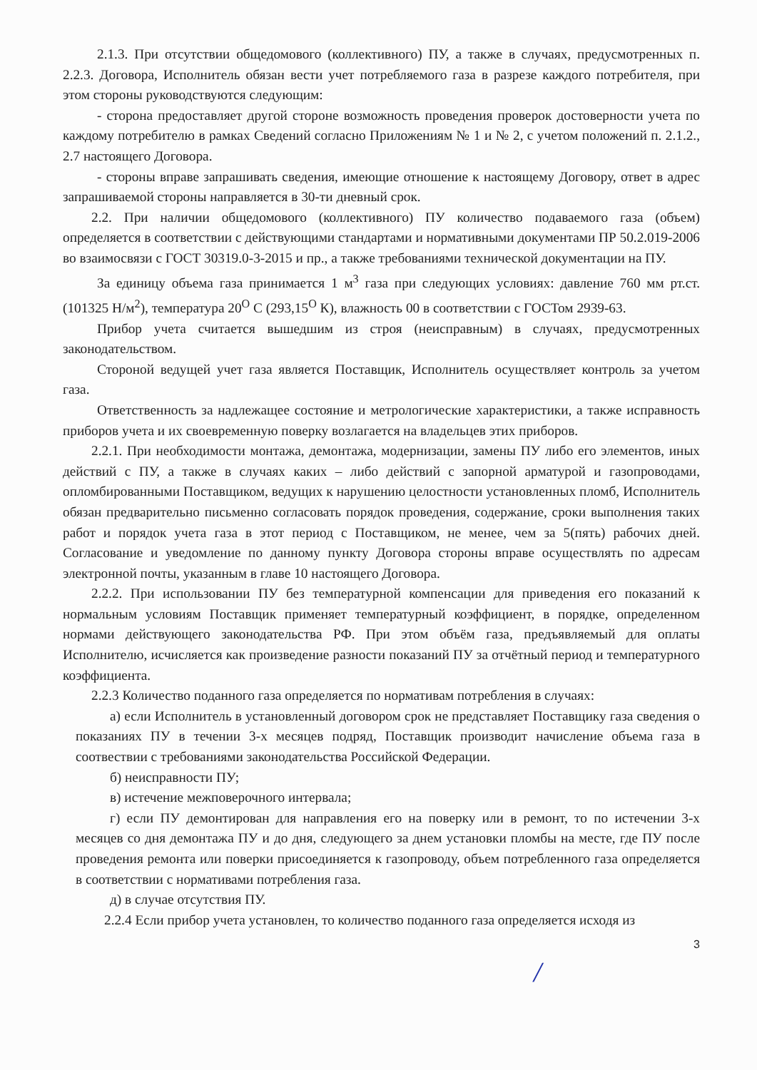2.1.3. При отсутствии общедомового (коллективного) ПУ, а также в случаях, предусмотренных п. 2.2.3. Договора, Исполнитель обязан вести учет потребляемого газа в разрезе каждого потребителя, при этом стороны руководствуются следующим:
- сторона предоставляет другой стороне возможность проведения проверок достоверности учета по каждому потребителю в рамках Сведений согласно Приложениям № 1 и № 2, с учетом положений п. 2.1.2., 2.7 настоящего Договора.
- стороны вправе запрашивать сведения, имеющие отношение к настоящему Договору, ответ в адрес запрашиваемой стороны направляется в 30-ти дневный срок.
2.2. При наличии общедомового (коллективного) ПУ количество подаваемого газа (объем) определяется в соответствии с действующими стандартами и нормативными документами ПР 50.2.019-2006 во взаимосвязи с ГОСТ 30319.0-3-2015 и пр., а также требованиями технической документации на ПУ.
За единицу объема газа принимается 1 м<sup>3</sup> газа при следующих условиях: давление 760 мм рт.ст. (101325 Н/м<sup>2</sup>), температура 20<sup>O</sup> С (293,15<sup>O</sup> К), влажность 00 в соответствии с ГОСТом 2939-63.
Прибор учета считается вышедшим из строя (неисправным) в случаях, предусмотренных законодательством.
Стороной ведущей учет газа является Поставщик, Исполнитель осуществляет контроль за учетом газа.
Ответственность за надлежащее состояние и метрологические характеристики, а также исправность приборов учета и их своевременную поверку возлагается на владельцев этих приборов.
2.2.1. При необходимости монтажа, демонтажа, модернизации, замены ПУ либо его элементов, иных действий с ПУ, а также в случаях каких – либо действий с запорной арматурой и газопроводами, опломбированными Поставщиком, ведущих к нарушению целостности установленных пломб, Исполнитель обязан предварительно письменно согласовать порядок проведения, содержание, сроки выполнения таких работ и порядок учета газа в этот период с Поставщиком, не менее, чем за 5(пять) рабочих дней. Согласование и уведомление по данному пункту Договора стороны вправе осуществлять по адресам электронной почты, указанным в главе 10 настоящего Договора.
2.2.2. При использовании ПУ без температурной компенсации для приведения его показаний к нормальным условиям Поставщик применяет температурный коэффициент, в порядке, определенном нормами действующего законодательства РФ. При этом объём газа, предъявляемый для оплаты Исполнителю, исчисляется как произведение разности показаний ПУ за отчётный период и температурного коэффициента.
2.2.3 Количество поданного газа определяется по нормативам потребления в случаях:
а) если Исполнитель в установленный договором срок не представляет Поставщику газа сведения о показаниях ПУ в течении 3-х месяцев подряд, Поставщик производит начисление объема газа в соотвествии с требованиями законодательства Российской Федерации.
б) неисправности ПУ;
в) истечение межповерочного интервала;
г) если ПУ демонтирован для направления его на поверку или в ремонт, то по истечении 3-х месяцев со дня демонтажа ПУ и до дня, следующего за днем установки пломбы на месте, где ПУ после проведения ремонта или поверки присоединяется к газопроводу, объем потребленного газа определяется в соответствии с нормативами потребления газа.
д) в случае отсутствия ПУ.
2.2.4 Если прибор учета установлен, то количество поданного газа определяется исходя из
3
/